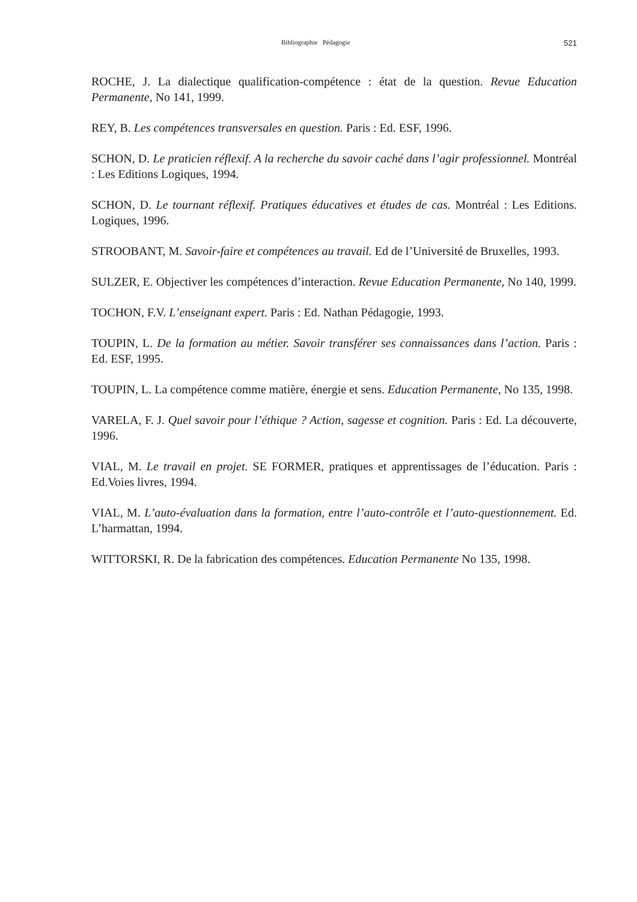Bibliographie Pédagogie 521
ROCHE, J. La dialectique qualification-compétence : état de la question. Revue Education Permanente, No 141, 1999.
REY, B. Les compétences transversales en question. Paris : Ed. ESF, 1996.
SCHON, D. Le praticien réflexif. A la recherche du savoir caché dans l’agir professionnel. Montréal : Les Editions Logiques, 1994.
SCHON, D. Le tournant réflexif. Pratiques éducatives et études de cas. Montréal : Les Editions. Logiques, 1996.
STROOBANT, M. Savoir-faire et compétences au travail. Ed de l’Université de Bruxelles, 1993.
SULZER, E. Objectiver les compétences d’interaction. Revue Education Permanente, No 140, 1999.
TOCHON, F.V. L’enseignant expert. Paris : Ed. Nathan Pédagogie, 1993.
TOUPIN, L. De la formation au métier. Savoir transférer ses connaissances dans l’action. Paris : Ed. ESF, 1995.
TOUPIN, L. La compétence comme matière, énergie et sens. Education Permanente, No 135, 1998.
VARELA, F. J. Quel savoir pour l’éthique ? Action, sagesse et cognition. Paris : Ed. La découverte, 1996.
VIAL, M. Le travail en projet. SE FORMER, pratiques et apprentissages de l’éducation. Paris : Ed.Voies livres, 1994.
VIAL, M. L’auto-évaluation dans la formation, entre l’auto-contrôle et l’auto-questionnement. Ed. L’harmattan, 1994.
WITTORSKI, R. De la fabrication des compétences. Education Permanente No 135, 1998.